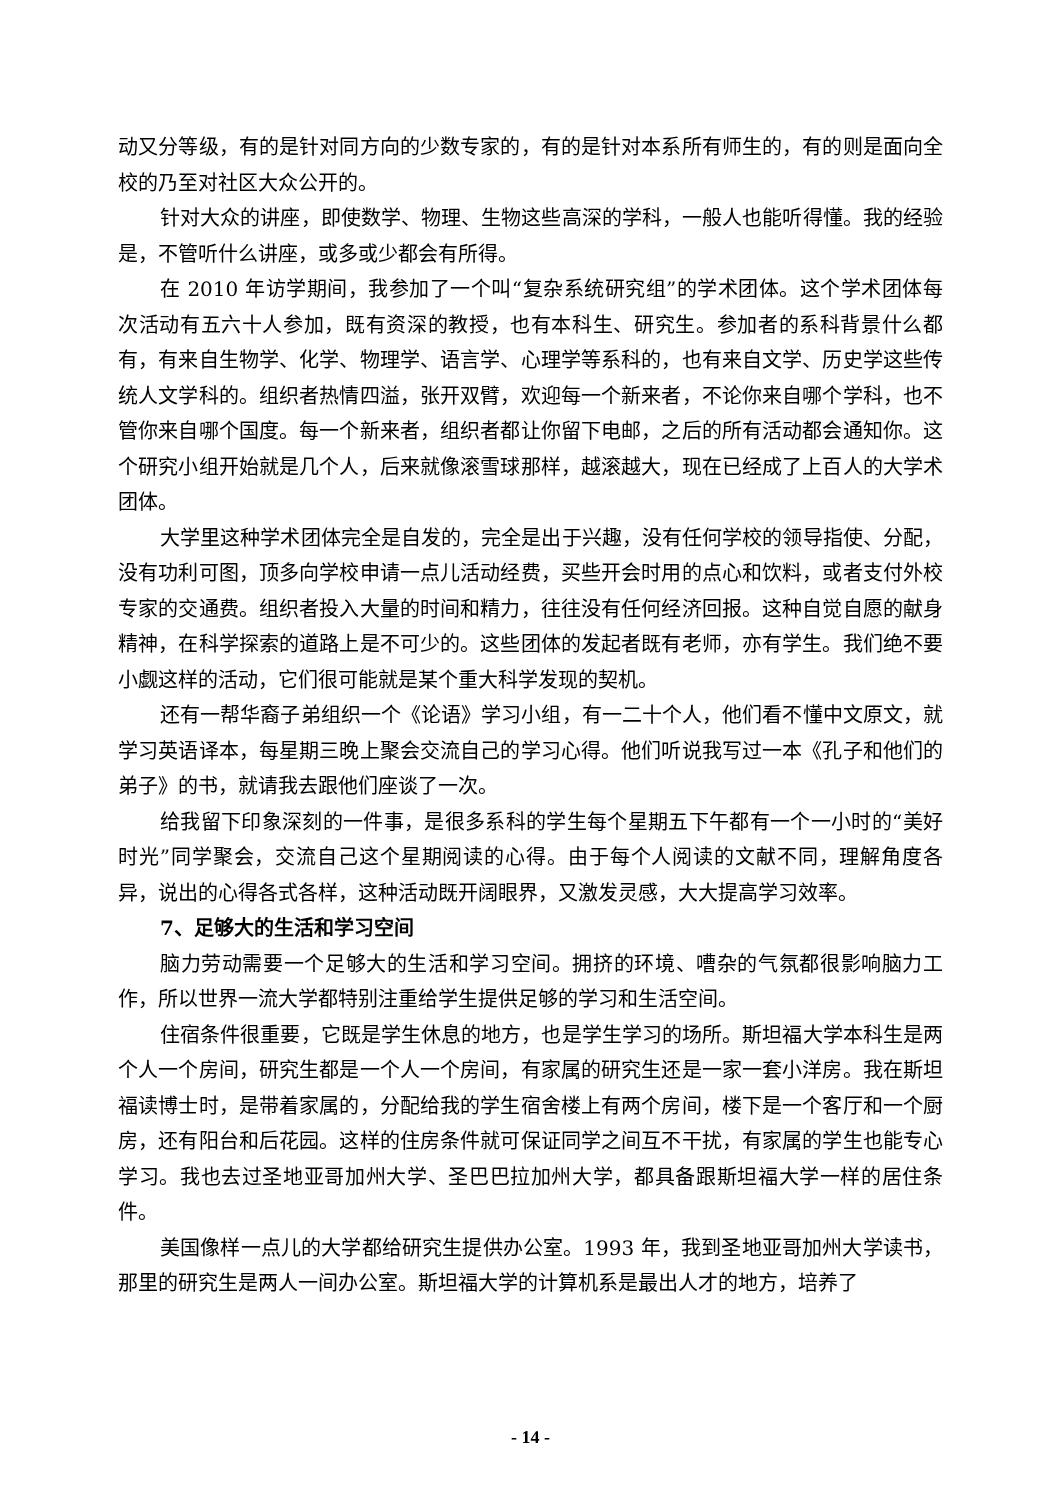动又分等级，有的是针对同方向的少数专家的，有的是针对本系所有师生的，有的则是面向全校的乃至对社区大众公开的。
针对大众的讲座，即使数学、物理、生物这些高深的学科，一般人也能听得懂。我的经验是，不管听什么讲座，或多或少都会有所得。
在 2010 年访学期间，我参加了一个叫“复杂系统研究组”的学术团体。这个学术团体每次活动有五六十人参加，既有资深的教授，也有本科生、研究生。参加者的系科背景什么都有，有来自生物学、化学、物理学、语言学、心理学等系科的，也有来自文学、历史学这些传统人文学科的。组织者热情四溢，张开双臂，欢迎每一个新来者，不论你来自哪个学科，也不管你来自哪个国度。每一个新来者，组织者都让你留下电邮，之后的所有活动都会通知你。这个研究小组开始就是几个人，后来就像滚雪球那样，越滚越大，现在已经成了上百人的大学术团体。
大学里这种学术团体完全是自发的，完全是出于兴趣，没有任何学校的领导指使、分配，没有功利可图，顶多向学校申请一点儿活动经费，买些开会时用的点心和饮料，或者支付外校专家的交通费。组织者投入大量的时间和精力，往往没有任何经济回报。这种自觉自愿的献身精神，在科学探索的道路上是不可少的。这些团体的发起者既有老师，亦有学生。我们绝不要小觑这样的活动，它们很可能就是某个重大科学发现的契机。
还有一帮华裔子弟组织一个《论语》学习小组，有一二十个人，他们看不懂中文原文，就学习英语译本，每星期三晚上聚会交流自己的学习心得。他们听说我写过一本《孔子和他们的弟子》的书，就请我去跟他们座谈了一次。
给我留下印象深刻的一件事，是很多系科的学生每个星期五下午都有一个一小时的“美好时光”同学聚会，交流自己这个星期阅读的心得。由于每个人阅读的文献不同，理解角度各异，说出的心得各式各样，这种活动既开阔眼界，又激发灵感，大大提高学习效率。
7、足够大的生活和学习空间
脑力劳动需要一个足够大的生活和学习空间。拥挤的环境、嘈杂的气氛都很影响脑力工作，所以世界一流大学都特别注重给学生提供足够的学习和生活空间。
住宿条件很重要，它既是学生休息的地方，也是学生学习的场所。斯坦福大学本科生是两个人一个房间，研究生都是一个人一个房间，有家属的研究生还是一家一套小洋房。我在斯坦福读博士时，是带着家属的，分配给我的学生宿舍楼上有两个房间，楼下是一个客厅和一个厨房，还有阳台和后花园。这样的住房条件就可保证同学之间互不干扰，有家属的学生也能专心学习。我也去过圣地亚哥加州大学、圣巴巴拉加州大学，都具备跟斯坦福大学一样的居住条件。
美国像样一点儿的大学都给研究生提供办公室。1993 年，我到圣地亚哥加州大学读书，那里的研究生是两人一间办公室。斯坦福大学的计算机系是最出人才的地方，培养了
- 14 -